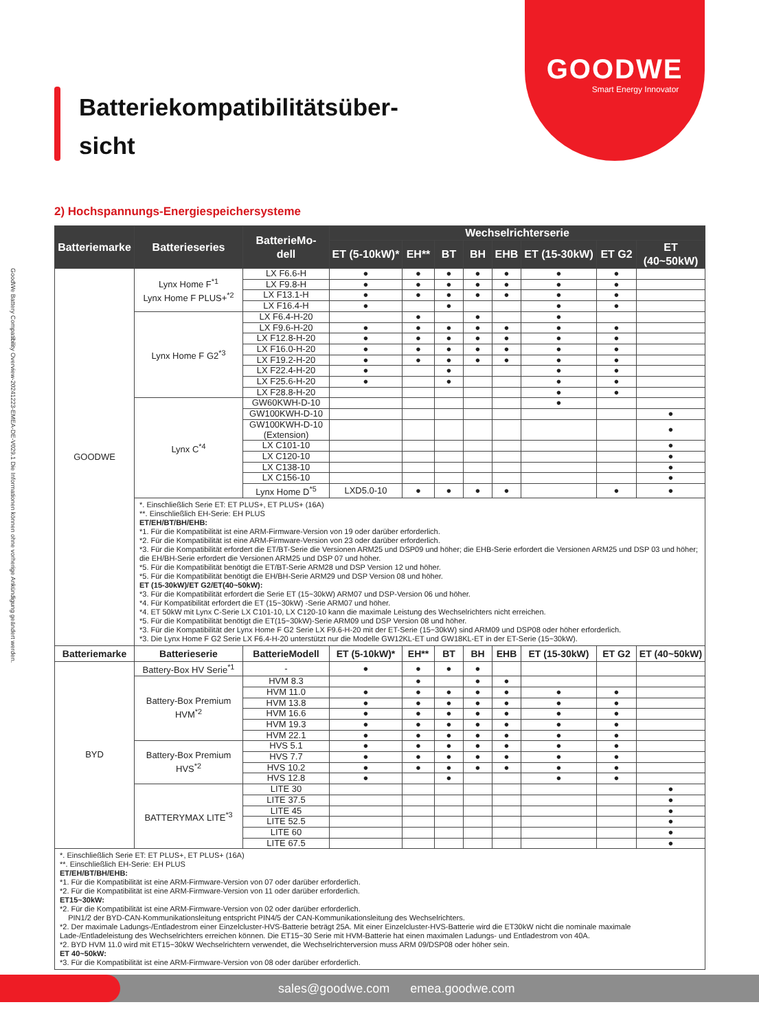GOODWE
Smart Energy Innovator
GoodWe Battery Compatibility Overview-20241223-EMEA-DE-V029.1 Die Informationen können ohne vorherige Ankündigung geändert werden.
Batteriekompatibilitätsüber-
sicht
2) Hochspannungs-Energiespeichersysteme
| Batteriemarke | Batterieseries | BatterieMo- dell | Wechselrichterserie | | | | | | | | |
| --- | --- | --- | --- | --- | --- | --- | --- | --- | --- | --- | --- |
| | | | ET (5-10kW)* | EH** | BT | BH | EHB | ET (15-30kW) | ET G2 | ET (40~50kW) | |
| GOODWE | Lynx Home F<sup>*1</sup> Lynx Home F PLUS+<sup>*2</sup> | LX F6.6-H | ● | ● | ● | ● | ● | ● | ● | | |
| | | LX F9.8-H | ● | ● | ● | ● | ● | ● | ● | | |
| | | LX F13.1-H | ● | ● | ● | ● | ● | ● | ● | | |
| | | LX F16.4-H | ● | | ● | | | ● | ● | | |
| | Lynx Home F G2<sup>*3</sup> | LX F6.4-H-20 | | ● | | ● | | ● | | | |
| | | LX F9.6-H-20 | ● | ● | ● | ● | ● | ● | ● | | |
| | | LX F12.8-H-20 | ● | ● | ● | ● | ● | ● | ● | | |
| | | LX F16.0-H-20 | ● | ● | ● | ● | ● | ● | ● | | |
| | | LX F19.2-H-20 | ● | ● | ● | ● | ● | ● | ● | | |
| | | LX F22.4-H-20 | ● | | ● | | | ● | ● | | |
| | | LX F25.6-H-20 | ● | | ● | | | ● | ● | | |
| | | LX F28.8-H-20 | | | | | | ● | ● | | |
| | Lynx C<sup>*4</sup> | GW60KWH-D-10 | | | | | | ● | | | |
| | | GW100KWH-D-10 | | | | | | | | ● | |
| | | GW100KWH-D-10 (Extension) | | | | | | | | ● | |
| | | LX C101-10 | | | | | | | | ● | |
| | | LX C120-10 | | | | | | | | ● | |
| | | LX C138-10 | | | | | | | | ● | |
| | | LX C156-10 | | | | | | | | ● | |
| | | Lynx Home D<sup>*5</sup> | LXD5.0-10 | ● | ● | ● | ● | | ● | ● | |
| | *. Einschließlich Serie ET: ET PLUS+, ET PLUS+ (16A) **. Einschließlich EH-Serie: EH PLUS ET/EH/BT/BH/EHB: *1. Für die Kompatibilität ist eine ARM-Firmware-Version von 19 oder darüber erforderlich. *2. Für die Kompatibilität ist eine ARM-Firmware-Version von 23 oder darüber erforderlich. *3. Für die Kompatibilität erfordert die ET/BT-Serie die Versionen ARM25 und DSP09 und höher; die EHB-Serie erfordert die Versionen ARM25 und DSP 03 und höher; die EH/BH-Serie erfordert die Versionen ARM25 und DSP 07 und höher. *5. Für die Kompatibilität benötigt die ET/BT-Serie ARM28 und DSP Version 12 und höher. *5. Für die Kompatibilität benötigt die EH/BH-Serie ARM29 und DSP Version 08 und höher. ET (15-30kW)/ET G2/ET(40~50kW): *3. Für die Kompatibilität erfordert die Serie ET (15~30kW) ARM07 und DSP-Version 06 und höher. *4. Für Kompatibilität erfordert die ET (15~30kW) -Serie ARM07 und höher. *4. ET 50kW mit Lynx C-Serie LX C101-10, LX C120-10 kann die maximale Leistung des Wechselrichters nicht erreichen. *5. Für die Kompatibilität benötigt die ET(15~30kW)-Serie ARM09 und DSP Version 08 und höher. *3. Für die Kompatibilität der Lynx Home F G2 Serie LX F9.6-H-20 mit der ET-Serie (15~30kW) sind ARM09 und DSP08 oder höher erforderlich. *3. Die Lynx Home F G2 Serie LX F6.4-H-20 unterstützt nur die Modelle GW12KL-ET und GW18KL-ET in der ET-Serie (15~30kW). | | | | | | | | | | |
| Batteriemarke | Batterieserie | BatterieModell | ET (5-10kW)* | EH** | BT | BH | EHB | ET (15-30kW) | ET G2 | ET (40~50kW) | |
| BYD | Battery-Box HV Serie<sup>*1</sup> | - | ● | ● | ● | ● | | | | | |
| | Battery-Box Premium HVM<sup>*2</sup> | HVM 8.3 | | ● | | ● | ● | | | | |
| | | HVM 11.0 | ● | ● | ● | ● | ● | ● | ● | | |
| | | HVM 13.8 | ● | ● | ● | ● | ● | ● | ● | | |
| | | HVM 16.6 | ● | ● | ● | ● | ● | ● | ● | | |
| | | HVM 19.3 | ● | ● | ● | ● | ● | ● | ● | | |
| | | HVM 22.1 | ● | ● | ● | ● | ● | ● | ● | | |
| | Battery-Box Premium HVS<sup>*2</sup> | HVS 5.1 | ● | ● | ● | ● | ● | ● | ● | | |
| | | HVS 7.7 | ● | ● | ● | ● | ● | ● | ● | | |
| | | HVS 10.2 | ● | ● | ● | ● | ● | ● | ● | | |
| | | HVS 12.8 | ● | | ● | | | ● | ● | | |
| | BATTERYMAX LITE<sup>*3</sup> | LITE 30 | | | | | | | | ● | |
| | | LITE 37.5 | | | | | | | | ● | |
| | | LITE 45 | | | | | | | | ● | |
| | | LITE 52.5 | | | | | | | | ● | |
| | | LITE 60 | | | | | | | | ● | |
| | | LITE 67.5 | | | | | | | | ● | |
| *. Einschließlich Serie ET: ET PLUS+, ET PLUS+ (16A) **. Einschließlich EH-Serie: EH PLUS ET/EH/BT/BH/EHB: *1. Für die Kompatibilität ist eine ARM-Firmware-Version von 07 oder darüber erforderlich. *2. Für die Kompatibilität ist eine ARM-Firmware-Version von 11 oder darüber erforderlich. ET15~30kW: *2. Für die Kompatibilität ist eine ARM-Firmware-Version von 02 oder darüber erforderlich. PIN1/2 der BYD-CAN-Kommunikationsleitung entspricht PIN4/5 der CAN-Kommunikationsleitung des Wechselrichters. *2. Der maximale Ladungs-/Entladestrom einer Einzelcluster-HVS-Batterie beträgt 25A. Mit einer Einzelcluster-HVS-Batterie wird die ET30kW nicht die nominale maximale Lade-/Entladeleistung des Wechselrichters erreichen können. Die ET15~30 Serie mit HVM-Batterie hat einen maximalen Ladungs- und Entladestrom von 40A. *2. BYD HVM 11.0 wird mit ET15~30kW Wechselrichtern verwendet, die Wechselrichterversion muss ARM 09/DSP08 oder höher sein. ET 40~50kW: *3. Für die Kompatibilität ist eine ARM-Firmware-Version von 08 oder darüber erforderlich. | | | | | | | | | | | |
sales@goodwe.com emea.goodwe.com